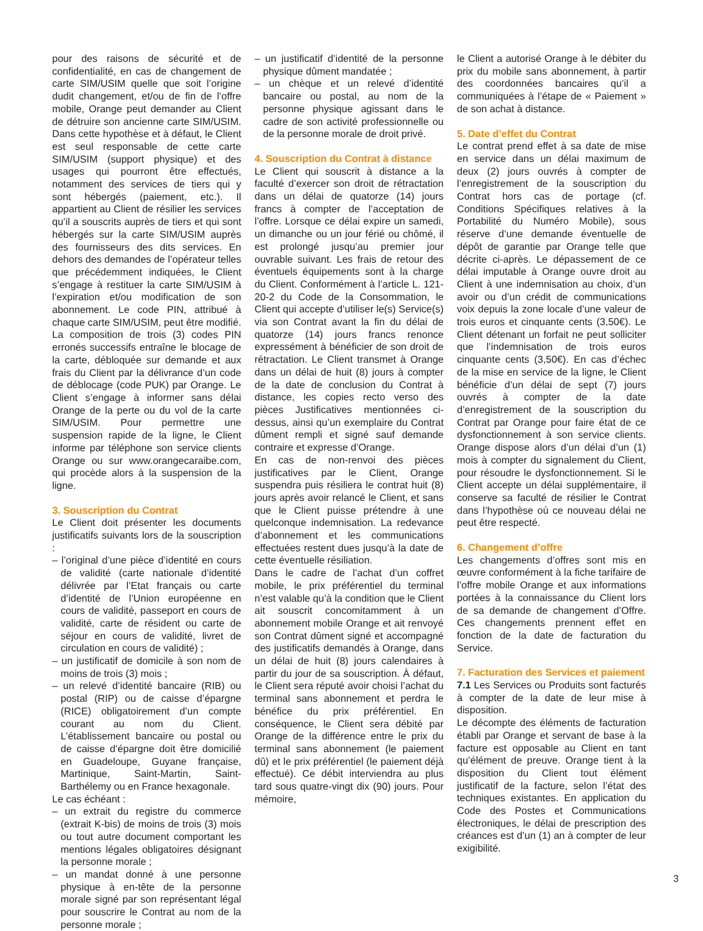pour des raisons de sécurité et de confidentialité, en cas de changement de carte SIM/USIM quelle que soit l’origine dudit changement, et/ou de fin de l’offre mobile, Orange peut demander au Client de détruire son ancienne carte SIM/USIM. Dans cette hypothèse et à défaut, le Client est seul responsable de cette carte SIM/USIM (support physique) et des usages qui pourront être effectués, notamment des services de tiers qui y sont hébergés (paiement, etc.). Il appartient au Client de résilier les services qu’il a souscrits auprès de tiers et qui sont hébergés sur la carte SIM/USIM auprès des fournisseurs des dits services. En dehors des demandes de l’opérateur telles que précédemment indiquées, le Client s’engage à restituer la carte SIM/USIM à l’expiration et/ou modification de son abonnement. Le code PIN, attribué à chaque carte SIM/USIM, peut être modifié. La composition de trois (3) codes PIN erronés successifs entraîne le blocage de la carte, débloquée sur demande et aux frais du Client par la délivrance d’un code de déblocage (code PUK) par Orange. Le Client s’engage à informer sans délai Orange de la perte ou du vol de la carte SIM/USIM. Pour permettre une suspension rapide de la ligne, le Client informe par téléphone son service clients Orange ou sur www.orangecaraibe.com, qui procède alors à la suspension de la ligne.
3. Souscription du Contrat
Le Client doit présenter les documents justificatifs suivants lors de la souscription :
– l’original d’une pièce d’identité en cours de validité (carte nationale d’identité délivrée par l’Etat français ou carte d’identité de l’Union européenne en cours de validité, passeport en cours de validité, carte de résident ou carte de séjour en cours de validité, livret de circulation en cours de validité) ;
– un justificatif de domicile à son nom de moins de trois (3) mois ;
– un relevé d’identité bancaire (RIB) ou postal (RIP) ou de caisse d’épargne (RICE) obligatoirement d’un compte courant au nom du Client. L’établissement bancaire ou postal ou de caisse d’épargne doit être domicilié en Guadeloupe, Guyane française, Martinique, Saint-Martin, Saint-Barthélemy ou en France hexagonale.
Le cas échéant :
– un extrait du registre du commerce (extrait K-bis) de moins de trois (3) mois ou tout autre document comportant les mentions légales obligatoires désignant la personne morale ;
– un mandat donné à une personne physique à en-tête de la personne morale signé par son représentant légal pour souscrire le Contrat au nom de la personne morale ;
– un justificatif d’identité de la personne physique dûment mandatée ;
– un chèque et un relevé d’identité bancaire ou postal, au nom de la personne physique agissant dans le cadre de son activité professionnelle ou de la personne morale de droit privé.
4. Souscription du Contrat à distance
Le Client qui souscrit à distance a la faculté d’exercer son droit de rétractation dans un délai de quatorze (14) jours francs à compter de l’acceptation de l’offre. Lorsque ce délai expire un samedi, un dimanche ou un jour férié ou chômé, il est prolongé jusqu’au premier jour ouvrable suivant. Les frais de retour des éventuels équipements sont à la charge du Client. Conformément à l’article L. 121-20-2 du Code de la Consommation, le Client qui accepte d’utiliser le(s) Service(s) via son Contrat avant la fin du délai de quatorze (14) jours francs renonce expressément à bénéficier de son droit de rétractation. Le Client transmet à Orange dans un délai de huit (8) jours à compter de la date de conclusion du Contrat à distance, les copies recto verso des pièces Justificatives mentionnées ci-dessus, ainsi qu’un exemplaire du Contrat dûment rempli et signé sauf demande contraire et expresse d’Orange.
En cas de non-renvoi des pièces justificatives par le Client, Orange suspendra puis résiliera le contrat huit (8) jours après avoir relancé le Client, et sans que le Client puisse prétendre à une quelconque indemnisation. La redevance d’abonnement et les communications effectuées restent dues jusqu’à la date de cette éventuelle résiliation.
Dans le cadre de l’achat d’un coffret mobile, le prix préférentiel du terminal n’est valable qu’à la condition que le Client ait souscrit concomitamment à un abonnement mobile Orange et ait renvoyé son Contrat dûment signé et accompagné des justificatifs demandés à Orange, dans un délai de huit (8) jours calendaires à partir du jour de sa souscription. À défaut, le Client sera réputé avoir choisi l’achat du terminal sans abonnement et perdra le bénéfice du prix préférentiel. En conséquence, le Client sera débité par Orange de la différence entre le prix du terminal sans abonnement (le paiement dû) et le prix préférentiel (le paiement déjà effectué). Ce débit interviendra au plus tard sous quatre-vingt dix (90) jours. Pour mémoire,
le Client a autorisé Orange à le débiter du prix du mobile sans abonnement, à partir des coordonnées bancaires qu’il a communiquées à l’étape de « Paiement » de son achat à distance.
5. Date d’effet du Contrat
Le contrat prend effet à sa date de mise en service dans un délai maximum de deux (2) jours ouvrés à compter de l’enregistrement de la souscription du Contrat hors cas de portage (cf. Conditions Spécifiques relatives à la Portabilité du Numéro Mobile), sous réserve d’une demande éventuelle de dépôt de garantie par Orange telle que décrite ci-après. Le dépassement de ce délai imputable à Orange ouvre droit au Client à une indemnisation au choix, d’un avoir ou d’un crédit de communications voix depuis la zone locale d’une valeur de trois euros et cinquante cents (3,50€). Le Client détenant un forfait ne peut solliciter que l’indemnisation de trois euros cinquante cents (3,50€). En cas d’échec de la mise en service de la ligne, le Client bénéficie d’un délai de sept (7) jours ouvrés à compter de la date d’enregistrement de la souscription du Contrat par Orange pour faire état de ce dysfonctionnement à son service clients. Orange dispose alors d’un délai d’un (1) mois à compter du signalement du Client, pour résoudre le dysfonctionnement. Si le Client accepte un délai supplémentaire, il conserve sa faculté de résilier le Contrat dans l’hypothèse où ce nouveau délai ne peut être respecté.
6. Changement d’offre
Les changements d’offres sont mis en œuvre conformément à la fiche tarifaire de l’offre mobile Orange et aux informations portées à la connaissance du Client lors de sa demande de changement d’Offre. Ces changements prennent effet en fonction de la date de facturation du Service.
7. Facturation des Services et paiement
7.1 Les Services ou Produits sont facturés à compter de la date de leur mise à disposition.
Le décompte des éléments de facturation établi par Orange et servant de base à la facture est opposable au Client en tant qu’élément de preuve. Orange tient à la disposition du Client tout élément justificatif de la facture, selon l’état des techniques existantes. En application du Code des Postes et Communications électroniques, le délai de prescription des créances est d’un (1) an à compter de leur exigibilité.
3